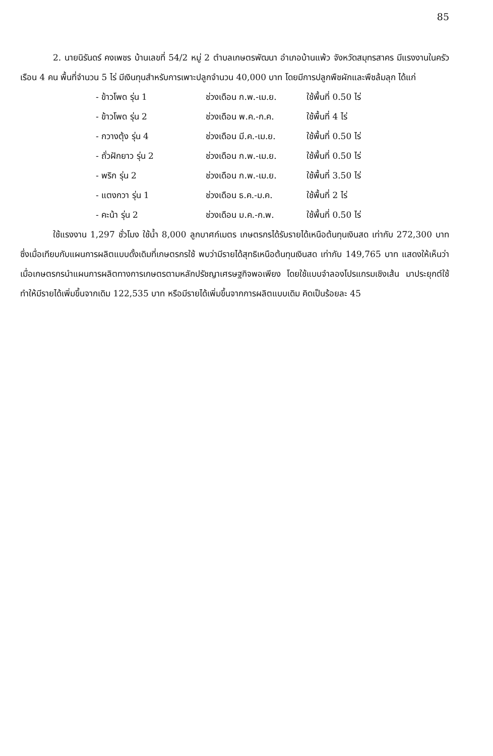85
2. นายนิรันดร์ คงเพชร บ้านเลขที่ 54/2 หมู่ 2 ตำบลเกษตรพัฒนา อำเภอบ้านแพ้ว จังหวัดสมุทรสาคร มีแรงงานในครัวเรือน 4 คน พื้นที่จำนวน 5 ไร่ มีเงินทุนสำหรับการเพาะปลูกจำนวน 40,000 บาท โดยมีการปลูกพืชผักและพืชล้มลุก ได้แก่
| - ข้าวโพด รุ่น 1 | ช่วงเดือน ก.พ.-เม.ย. | ใช้พื้นที่ 0.50 ไร่ |
| - ข้าวโพด รุ่น 2 | ช่วงเดือน พ.ค.-ก.ค. | ใช้พื้นที่ 4 ไร่ |
| - กวางตุ้ง รุ่น 4 | ช่วงเดือน มี.ค.-เม.ย. | ใช้พื้นที่ 0.50 ไร่ |
| - ถั่วฝักยาว รุ่น 2 | ช่วงเดือน ก.พ.-เม.ย. | ใช้พื้นที่ 0.50 ไร่ |
| - พริก รุ่น 2 | ช่วงเดือน ก.พ.-เม.ย. | ใช้พื้นที่ 3.50 ไร่ |
| - แตงกวา รุ่น 1 | ช่วงเดือน ธ.ค.-ม.ค. | ใช้พื้นที่ 2 ไร่ |
| - คะน้า รุ่น 2 | ช่วงเดือน ม.ค.-ก.พ. | ใช้พื้นที่ 0.50 ไร่ |
ใช้แรงงาน 1,297 ชั่วโมง ใช้น้ำ 8,000 ลูกบาศก์เมตร เกษตรกรได้รับรายได้เหนือต้นทุนเงินสด เท่ากับ 272,300 บาท ซึ่งเมื่อเทียบกับแผนการผลิตแบบดั้งเดิมที่เกษตรกรใช้ พบว่ามีรายได้สุทธิเหนือต้นทุนเงินสด เท่ากับ 149,765 บาท แสดงให้เห็นว่าเมื่อเกษตรกรนำแผนการผลิตทางการเกษตรตามหลักปรัชญาเศรษฐกิจพอเพียง โดยใช้แบบจำลองโปรแกรมเชิงเส้น มาประยุกต์ใช้ ทำให้มีรายได้เพิ่มขึ้นจากเดิม 122,535 บาท หรือมีรายได้เพิ่มขึ้นจากการผลิตแบบเดิม คิดเป็นร้อยละ 45